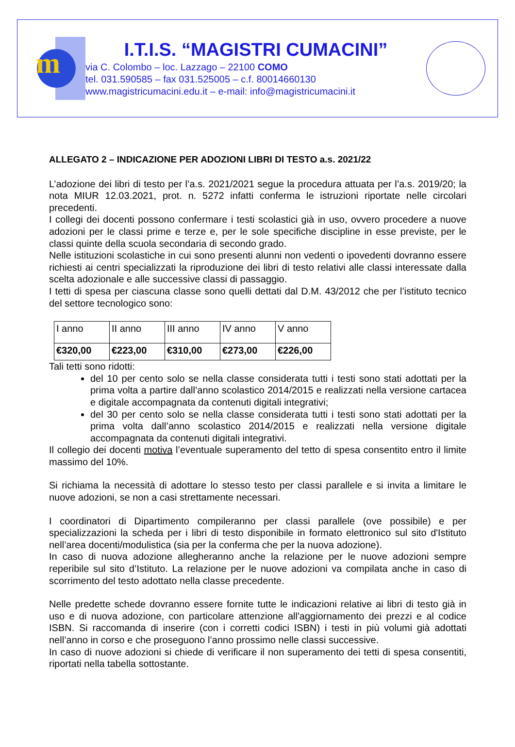m
I.T.I.S. “MAGISTRI CUMACINI”
via C. Colombo – loc. Lazzago – 22100 COMO
tel. 031.590585 – fax 031.525005 – c.f. 80014660130
www.magistricumacini.edu.it – e-mail: info@magistricumacini.it
ALLEGATO 2 – INDICAZIONE PER ADOZIONI LIBRI DI TESTO a.s. 2021/22
L’adozione dei libri di testo per l’a.s. 2021/2021 segue la procedura attuata per l’a.s. 2019/20; la nota MIUR 12.03.2021, prot. n. 5272 infatti conferma le istruzioni riportate nelle circolari precedenti.
I collegi dei docenti possono confermare i testi scolastici già in uso, ovvero procedere a nuove adozioni per le classi prime e terze e, per le sole specifiche discipline in esse previste, per le classi quinte della scuola secondaria di secondo grado.
Nelle istituzioni scolastiche in cui sono presenti alunni non vedenti o ipovedenti dovranno essere richiesti ai centri specializzati la riproduzione dei libri di testo relativi alle classi interessate dalla scelta adozionale e alle successive classi di passaggio.
I tetti di spesa per ciascuna classe sono quelli dettati dal D.M. 43/2012 che per l’istituto tecnico del settore tecnologico sono:
| I anno | II anno | III anno | IV anno | V anno |
| €320,00 | €223,00 | €310,00 | €273,00 | €226,00 |
Tali tetti sono ridotti:
del 10 per cento solo se nella classe considerata tutti i testi sono stati adottati per la prima volta a partire dall’anno scolastico 2014/2015 e realizzati nella versione cartacea e digitale accompagnata da contenuti digitali integrativi;
del 30 per cento solo se nella classe considerata tutti i testi sono stati adottati per la prima volta dall’anno scolastico 2014/2015 e realizzati nella versione digitale accompagnata da contenuti digitali integrativi.
Il collegio dei docenti motiva l’eventuale superamento del tetto di spesa consentito entro il limite massimo del 10%.
Si richiama la necessità di adottare lo stesso testo per classi parallele e si invita a limitare le nuove adozioni, se non a casi strettamente necessari.
I coordinatori di Dipartimento compileranno per classi parallele (ove possibile) e per specializzazioni la scheda per i libri di testo disponibile in formato elettronico sul sito d'Istituto nell’area docenti/modulistica (sia per la conferma che per la nuova adozione).
In caso di nuova adozione allegheranno anche la relazione per le nuove adozioni sempre reperibile sul sito d’Istituto. La relazione per le nuove adozioni va compilata anche in caso di scorrimento del testo adottato nella classe precedente.
Nelle predette schede dovranno essere fornite tutte le indicazioni relative ai libri di testo già in uso e di nuova adozione, con particolare attenzione all'aggiornamento dei prezzi e al codice ISBN. Si raccomanda di inserire (con i corretti codici ISBN) i testi in più volumi già adottati nell’anno in corso e che proseguono l’anno prossimo nelle classi successive.
In caso di nuove adozioni si chiede di verificare il non superamento dei tetti di spesa consentiti, riportati nella tabella sottostante.